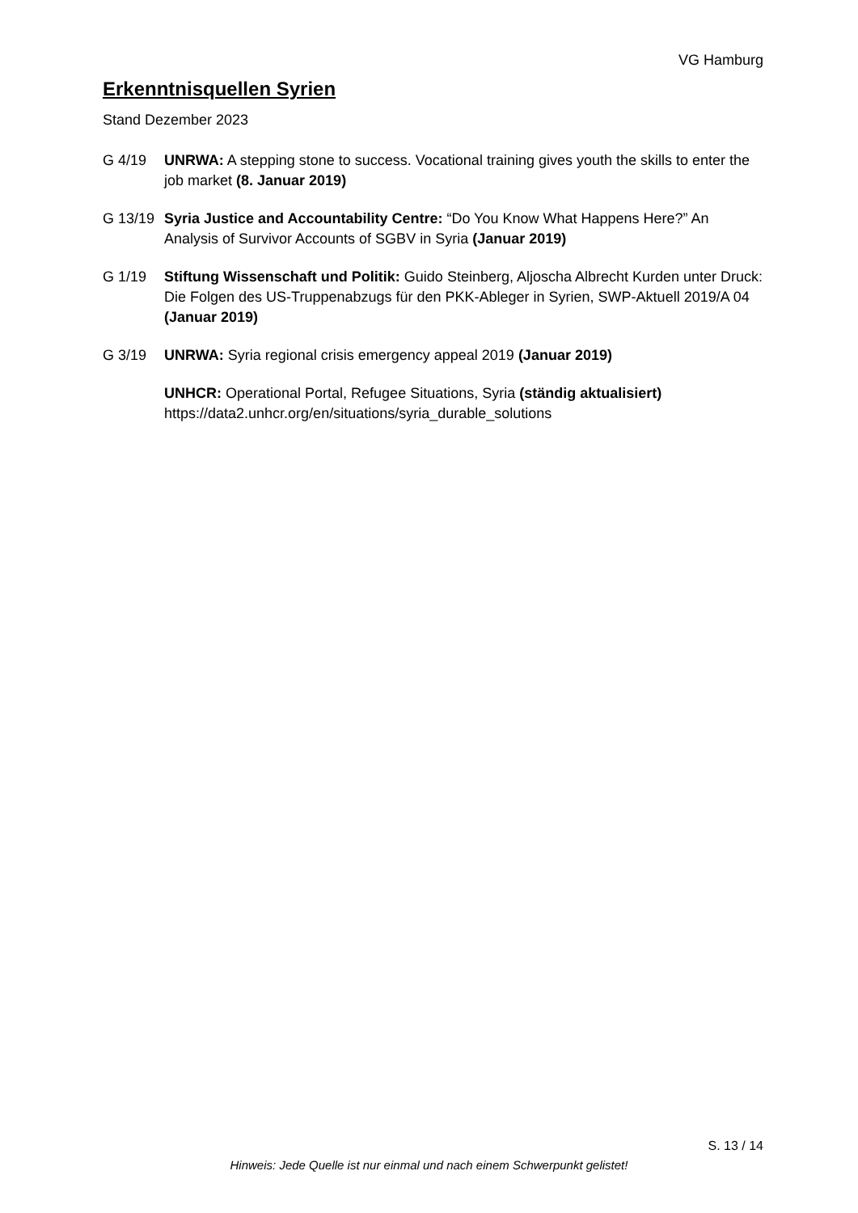VG Hamburg
Erkenntnisquellen Syrien
Stand Dezember 2023
G 4/19 UNRWA: A stepping stone to success. Vocational training gives youth the skills to enter the job market (8. Januar 2019)
G 13/19 Syria Justice and Accountability Centre: “Do You Know What Happens Here?” An Analysis of Survivor Accounts of SGBV in Syria (Januar 2019)
G 1/19 Stiftung Wissenschaft und Politik: Guido Steinberg, Aljoscha Albrecht Kurden unter Druck: Die Folgen des US-Truppenabzugs für den PKK-Ableger in Syrien, SWP-Aktuell 2019/A 04 (Januar 2019)
G 3/19 UNRWA: Syria regional crisis emergency appeal 2019 (Januar 2019)
UNHCR: Operational Portal, Refugee Situations, Syria (ständig aktualisiert)
https://data2.unhcr.org/en/situations/syria_durable_solutions
S. 13 / 14
Hinweis: Jede Quelle ist nur einmal und nach einem Schwerpunkt gelistet!